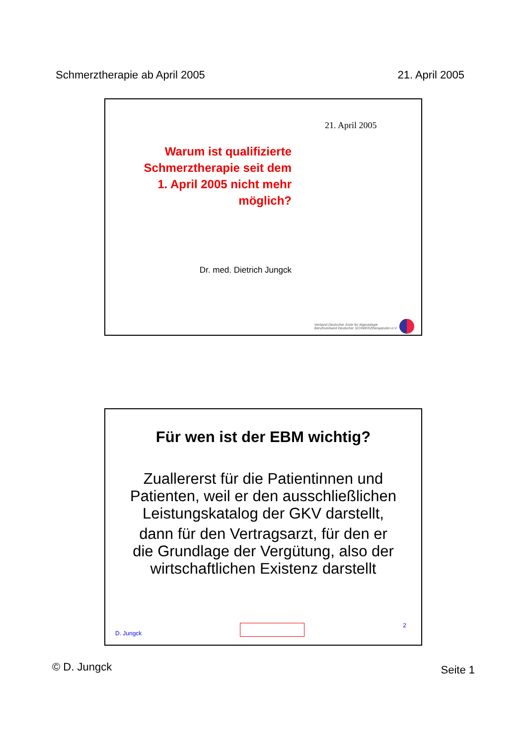Schmerztherapie ab April 2005 21. April 2005
21. April 2005
Warum ist qualifizierte Schmerztherapie seit dem 1. April 2005 nicht mehr möglich?
Dr. med. Dietrich Jungck
Verband Deutscher Ärzte für Algesiologie
Berufsverband Deutscher SCHMERZtherapeuten e.V.
Für wen ist der EBM wichtig?
Zuallererst für die Patientinnen und Patienten, weil er den ausschließlichen Leistungskatalog der GKV darstellt,
dann für den Vertragsarzt, für den er die Grundlage der Vergütung, also der wirtschaftlichen Existenz darstellt
D. Jungck 2
© D. Jungck Seite 1